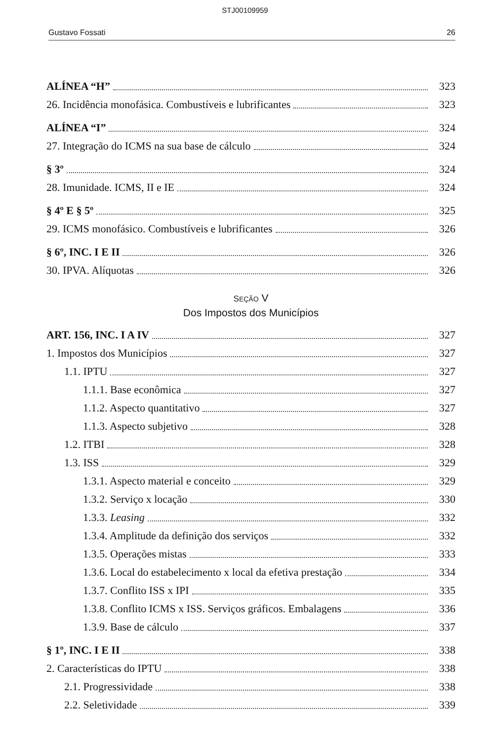STJ00109959
Gustavo Fossati 26
ALÍNEA “H” 323
26. Incidência monofásica. Combustíveis e lubrificantes 323
ALÍNEA “I” 324
27. Integração do ICMS na sua base de cálculo 324
§ 3º 324
28. Imunidade. ICMS, II e IE 324
§ 4º E § 5º 325
29. ICMS monofásico. Combustíveis e lubrificantes 326
§ 6º, INC. I E II 326
30. IPVA. Alíquotas 326
SEÇÃO V
Dos Impostos dos Municípios
ART. 156, INC. I A IV 327
1. Impostos dos Municípios 327
1.1. IPTU 327
1.1.1. Base econômica 327
1.1.2. Aspecto quantitativo 327
1.1.3. Aspecto subjetivo 328
1.2. ITBI 328
1.3. ISS 329
1.3.1. Aspecto material e conceito 329
1.3.2. Serviço x locação 330
1.3.3. Leasing 332
1.3.4. Amplitude da definição dos serviços 332
1.3.5. Operações mistas 333
1.3.6. Local do estabelecimento x local da efetiva prestação 334
1.3.7. Conflito ISS x IPI 335
1.3.8. Conflito ICMS x ISS. Serviços gráficos. Embalagens 336
1.3.9. Base de cálculo 337
§ 1º, INC. I E II 338
2. Características do IPTU 338
2.1. Progressividade 338
2.2. Seletividade 339